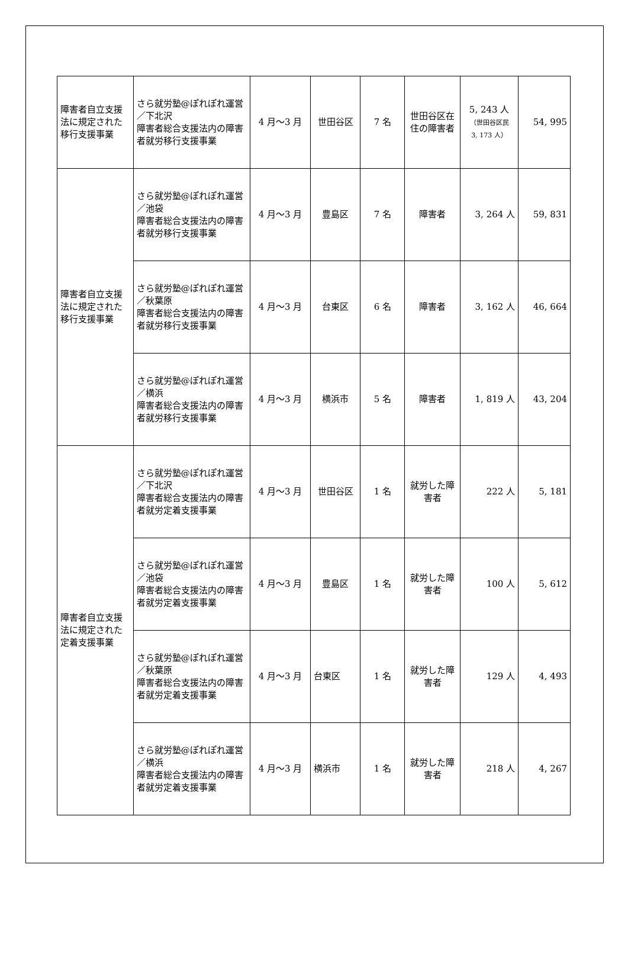| 障害者自立支援法に規定された移行支援事業 | さら就労塾@ぽれぽれ運営／下北沢 障害者総合支援法内の障害者就労移行支援事業 | 4 月～3 月 | 世田谷区 | 7 名 | 世田谷区在住の障害者 | 5, 243 人 （世田谷区民 3, 173 人） | 54, 995 |
| 障害者自立支援法に規定された移行支援事業 | さら就労塾@ぽれぽれ運営／池袋 障害者総合支援法内の障害者就労移行支援事業 | 4 月～3 月 | 豊島区 | 7 名 | 障害者 | 3, 264 人 | 59, 831 |
| | さら就労塾@ぽれぽれ運営／秋葉原 障害者総合支援法内の障害者就労移行支援事業 | 4 月～3 月 | 台東区 | 6 名 | 障害者 | 3, 162 人 | 46, 664 |
| | さら就労塾@ぽれぽれ運営／横浜 障害者総合支援法内の障害者就労移行支援事業 | 4 月～3 月 | 横浜市 | 5 名 | 障害者 | 1, 819 人 | 43, 204 |
| 障害者自立支援法に規定された定着支援事業 | さら就労塾@ぽれぽれ運営／下北沢 障害者総合支援法内の障害者就労定着支援事業 | 4 月～3 月 | 世田谷区 | 1 名 | 就労した障害者 | 222 人 | 5, 181 |
| | さら就労塾@ぽれぽれ運営／池袋 障害者総合支援法内の障害者就労定着支援事業 | 4 月～3 月 | 豊島区 | 1 名 | 就労した障害者 | 100 人 | 5, 612 |
| | さら就労塾@ぽれぽれ運営／秋葉原 障害者総合支援法内の障害者就労定着支援事業 | 4 月～3 月 | 台東区 | 1 名 | 就労した障害者 | 129 人 | 4, 493 |
| | さら就労塾@ぽれぽれ運営／横浜 障害者総合支援法内の障害者就労定着支援事業 | 4 月～3 月 | 横浜市 | 1 名 | 就労した障害者 | 218 人 | 4, 267 |